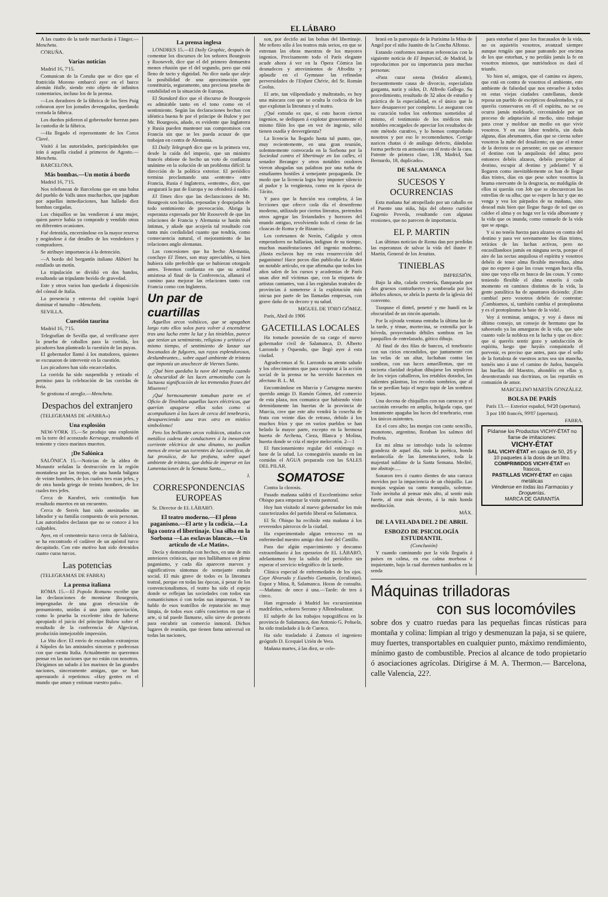EL LÁBARO
A las cuatro de la tarde marcharán á Tánger.—Mencheta.
CORUÑA.
Varias noticias
Madrid 16, 7'15.
Comunican de la Coruña que se dice que el fratricida Moreno embarcó ayer en el barco alemán Halle, siendo esto objeto de infinitos comentarios, incluso los de la prensa.
—Los doradores de la fábrica de los Sres Puig cobraron ayer los jornales devengados, quedando cerrada la fábrica.
Los dueños pidieron al gobernador fuerzas para la custodia de la fábrica.
—Ha llegado el representante de los Coros Clavé.
Visitó á las autoridades, participándoles que irán á aquella ciudad á primeros de Agosto.—Mencheta.
BARCELONA.
Más bombas.—Un motín á bordo
Madrid 16, 7'15.
Nos telefonean de Barcelona que en una balsa del pueblo de Valls unos muchachos, que jugaban por aquellas inmediaciones, han hallado diez bombas cargadas.
Los chiquillos se las vendieron á una mujer, quien parece había ya comprado y vendido otras en diferentes ocasiones.
Fué detenida, encerrándose en la mayor reserva y negándose á dar detalles de los vendedores y compradores.
Se atribuye importancia á la detención.
—A bordo del bergantín italiano Alibieri ha estallado un motín.
La tripulación se dividió en dos bandos, resultando un tripulante herido de gravedad.
Este y otros varios han quedado á disposición del cónsul de Italia.
La presencia y entereza del capitán logró dominar el tumulto --Mencheta.
SEVILLA.
Cuestión taurina
Madrid 16, 7'15.
Telegrafían de Sevilla que, al verificarse ayer la prueba de caballos para la corrida, los picadores han planteado la cuestión de las puyas.
El gobernador llamó á los matadores, quienes se excusaron de intervenir en la cuestión.
Los picadores han sido encarcelados.
La corrida ha sido suspendida y retirado el permiso para la celebración de las corridas de feria.
Se gestiona el arreglo.—Mencheta.
Despachos del extranjero
(TELEGRAMAS DE «FABRA»)
Una explosión
NEW-YORK 15.—Se produjo una explosión en la torre del acorazado Kerseage, resultando el teniente y cinco marinos muertos.
¡De Salónica
SALÓNICA 15.—Noticias de la aldea de Monastir señalan la destrucción en la región montañesa por las tropas, de una banda búlgara de veinte hombres, de los cuales tres eran jefes, y de otra banda griega de treinta hombres, de los cuales tres jefes.
Cerca de Karaferi, seis comitadjis han resultado muertos en un encuentro.
Cerca de Serrés han sido asesinados un labrador y su familia compuesta de seis personas. Las autoridades declaran que no se conoce á los culpables.
Ayer, en el cementerio turco cerca de Salónica, se ha encontrado el cadáver de un apóstol turco decapitado. Con este motivo han sido detenidos cuatro curas turcos.
Las potencias
(TELEGRAMAS DE FABRA)
La prensa italiana
ROMA 15.—El Popolo Romano escribe que las declaraciones de monsieur Bourgeois, impregnadas de una gran elevación de pensamiento, unidas á una justa apreciación, como lo prueba la excelente idea de haberse apropiado el juicio del príncipe Bulow sobre el resultado de la conferencia de Algeciras, producirán inmejorable impresión.
La Vita dice: El envío de escuadras extranjeras á Nápoles da las amistades sinceras y poderosas con que cuenta Italia. Actualmente no queremos pensar en las naciones que no están con nosotros. Dirigimos un saludo á los marinos de las grandes naciones, sinceramente amigas, que se han apresurado á repetirnos: «Hay gentes en el mundo que aman y estiman vuestro país».
La prensa inglesa
LONDRES 15.—El Daily Graphic, después de comentar los discursos de los señores Bourgeois y Roosevelt, dice que el del primero demuestra menos efusión que el del segundo, pero que está lleno de tacto y dignidad. No dice nada que aleje la posibilidad de una aproximación que constituiría, seguramente, una preciosa prueba de estabilidad en la situación de Europa.
El Standard dice que el discurso de Bourgeois es admirable tanto en el tono como en el sentimiento. Según las declaraciones hechas con idéntica buena fe por el príncipe de Bulow y por Mr. Bourgeois, añade, es evidente que Inglaterra y Rusia pueden mantener sus compromisos con Francia sin que se les pueda acusar de que trabajan en contra de Alemania.
El Daily Telegraph dice que es la primera vez, desde la caída del imperio, que un ministro francés obtiene de hecho un voto de confianza unánime en la solución de un problema difícil: la dirección de la política exterior. El periódico termina proclamando una «entente» entre Francia, Rusia é Inglaterra, «entente», dice, que asegurará la paz de Europa y no ofenderá á nadie.
El Times dice que las declaraciones de Mr. Bourgeois son lucidas, reposadas y despojadas de todo sentimiento de provocación. Abriga la esperanza expresada por Mr Roosevelt de que las relaciones de Francia y Alemania se harán más íntimas, y añade que acojería tal resultado con tanta más cordialidad cuanto que tendría, como consecuencia natural, el mejoramiento de las relaciones anglo alemanas.
Las concesiones que ha hecho Alemania, concluye El Times, son muy apreciables, si bien hubiera sido preferible que se hubieran otorgado antes. Tenemos confianza en que su actitud amistosa al final de la Conferencia, allanará el camino para mejorar las relaciones tanto con Francia como con Inglaterra.
Un par de
cuartillas
Aquellos arcos voltáicos, que se apagaban largo rato ellos solos para volver á encenderse tras una lucha entre la luz y las tinieblas, parece que tenían un sentimiento, religioso y artístico al mismo tiempo, el sentimiento de lanzar sus bocanadas de fulgores, sus rayos esplendorosos, deslumbrantes... sobre aquel ambiente de tristeza que imponía un anochecer de Viernes Santo.
¡Qué bien quedaba la nave del templo cuando la obscuridad de las luces armonizaba con la luctuosa significación de las tremendas frases del Miserere!
¡Qué hermosamente tomaban parte en el Oficio de Tinieblas aquellas luces eléctricas, que querían apagarse ellas solas como si acompañasen á las luces de cerca del tenebrario, desapareciendo una tras otra en místico simbolismo!
Pero los brillantes arcos voltáicos, atados con metálica cadena de conductores á la inexarable corriente eléctrica de una dinamo, no podían menos de enviar sus torrentes de luz científica, de luz prosáica, de luz profana, sobre aquel ambiente de tristeza, que debía de imperar en las Lamentaciones de la Semana Santa....
J.
CORRESPONDENCIAS EUROPEAS
Sr. Director de EL LÁBARO.
El teatro moderno.—El pleno paganismo.—El arte y la codicia.—La liga contra el libertinaje. Una silba en la Sorbona —Las esclavas blancas.—Un artículo de «Le Matin».
Decía y demostraba con hechos, en una de mis anteriores crónicas, que nos hallábamos en pleno paganismo, y cada día aparecen nuevos y significativos síntomas de semejante estado social. El más grave de todos es la literatura teatral, porque en todas las épocas, á pesar de los convencionalismos, el teatro ha sido el espejo donde se reflejan las sociedades con todos sus romanticismos ó con todas sus impurezas. Y no hablo de esos teatrillos de reputación no muy limpia, de todos esos cafés conciertos en que el arte, si tal puede llamarse, sólo sirve de pretexto para encubrir un comercio inmoral. Dichos lugares de reunión, que tienen fama universal en todas las naciones,
son, por decirlo así las bolsas del libertinaje. Me refiero sólo á los teatros más serios, en que se estrenan las obras maestras de los mayores ingenios. Precisamente todo el París elegante acude ahora á ver en la Opera Cómica las desnudeces y atrevimientos de Afrodita y aplaudir en el Gymnase las refinadas perversidades de l'Enfant Chérie, del Sr. Román Coolus.
El arte, tan vilipendiado y maltratado, es hoy una máscara con que se oculta la codicia de los que explotan la literatura y el teatro.
¿Qué extraño es que, si esto hacen ciertos ingenios, se dediquen á explotar groseramente el mismo filón los que en vez de ingenio, sólo tienen osadía y desvergüenza?
La licencia ha llegado hasta tal punto, que, muy recientemente, en una gran reunión, solemnemente convocada en la Sorbona por la Sociedad contra el libertinaje en las calles, el senador Beranger y otros notables oradores vieron ahogadas sus palabras por una turba de estudiantes hostiles á semejante propaganda. De modo que la licencia logra hoy imponer silencio al pudor y la vergüenza, como en la época de Tácito.
Y para que la función sea completa, á las lecciones que ofrece cada día el desenfreno moderno, utilizado por ciertos literatos, pretenden otros agregar las liviandades y horrores del mundo antiguo, revolviendo todo el cieno de las cloacas de Roma y de Bizancio.
Los cortesanos de Nerón, Calígula y otros emperadores no hallarían, indignas de su tiempo, muchas manifestaciones del ingenio moderno. ¡Hasta esclavos hay en esta resurrección del paganismo! Hace pocos días publicaba Le Matin un notable artículo, en que afirmaba que todos los años salen de los cursos y academias de París unas diez mil víctimas que, con la etiqueta de artistas cantantes, van á las ergástulas teatrales de provincias á someterse á la explotación más inicua por parte de las llamadas empresas, con grave daño de su decoro y su salud.
MIGUEL DE TORO GÓMEZ.
París, Abril de 1906
GACETILLAS LOCALES
Ha tomado posesión de su cargo el nuevo gobernador civil de Salamanca, D. Alberto Larrondo y Oquendo, que llegó ayer á esta ciudad.
Agradecemos al Sr. Larrondo su atento saludo y los ofrecimientos que para cooperar á la acción social de la prensa se ha servido hacernos en afectuso B. L. M.
Encontrándose en Murcia y Cartagena nuestro querido amigo D. Ramón Gómez, del comercio de esta plaza, nos comunica que habiendo visto detenidamente las huertas de la provincia de Murcia, cree que este año vendrá la cosecha de fruta con veinte días de retraso, debido á los muchos fríos y que en varios pueblos se han helado la mayor parte, excepto en la hermosa huerta de Archena, Cieza, Blanca y Molina, huerta donde se cría el mejor melocotón. 2—1
El funcionamiento regular del estómago es base de la salud. Lo conseguiréis usando en las comidas el AGUA preparada con las SALES DEL PILAR.
SOMATOSE
Contra la clorosis.
Pasado mañana saldrá el Excelentísimo señor Obispo para empezar la visita pastoral.
Hoy han visitado al nuevo gobernador los más caracterizados del partido liberal en Salamanca.
El Sr. Obispo ha recibido esta mañana á los reverendos párrocos de la ciudad.
Ha experimentado algun retroceso en su enfermedad nuestro amigo don José del Castillo.
Para dar algún esparcimiento y descanso extraordinario á los operarios de EL LÁBARO, adelantamos hoy la salida del periódico sin esperar el servicio telegráfico de la tarde.
Clínica especial de enfermedades de los ojos. Caye Alvarado y Eusebio Camazón, (oculistas). Espoz y Mina, 8, Salamanca. Horas de consulta.—Mañana: de once á una.—Tarde: de tres á cinco.
Han regresado á Madrid los excursionistas madrileños, señores Serrano y Allendesalazar.
El subjefe de los trabajos topográficos en la provincia de Salamanca, don Antonio G. Peñuela, ha sido trasladado á la de Cuenca.
Ha sido trasladado á Zamora el ingeniero geógrafo D. Ecequiel Urién de Vera.
Mañana martes, á las diez, se cele-
brará en la parroquia de la Purísima la Misa de Angel por el niño Juanito de la Concha Alfonso.
Estando conformes nuestras referencias con la siguiente noticia de El Imparcial, de Madrid, la reproducimos por su importancia para muchas personas:
«Para curar ozena (fetidez aliento), frecuentemente causa de divorcio, especialista garganta, nariz y oídos, D. Alfredo Gallego. Su procedimiento, resultado de 32 años de estudio y práctica de la especialidad, es el único que la hace desaparecer por completo. Le aseguran con su curación todos los enfermos sometidos al mismo, el testimonio de los médicos más notables encargados de apreciar los resultados de este método curativo, y lo hemos comprobado nosotros y por eso le recomendamos. Corrige narices chatas ó de análogo defecto, dándolas forma perfecta en armonía con el resto de la cara. Patente de primera clase, 138, Madrid, San Bernardo, 18, duplicado».
DE SALAMANCA
SUCESOS Y OCURRENCIAS
Esta mañana fué atropellado por un caballo en el Puente una niña, hija del obrero curtidor Eugenio Poveda, resultando con algunas erosiones, que no parecen de importancia.
EL P. MARTIN
Las últimas noticias de Roma dan por perdidas las esperanzas de salvar la vida del ilustre P. Martín, General de los Jesuitas.
TINIEBLAS
IMPRESIÓN.
Bajo la alta, calada crestería, flanqueada por dos gruesos contrafuertes y sombreada por los árboles añosos, se abría la puerta de la iglesia del convento.
Traspuse el dintel, penetré y me hundí en la obscuridad de un rincón apartado.
Por la ojivada ventana entraba la última luz de la tarde, y ténue, mortecina, se extendía por la bóveda, proyectando débiles sombras en los junquillos de entrelazado, gótico dibujo.
Al final de dos filas de bancos, el tenebrario con sus cirios encendidos, que juntamente con las velas de un altar, luchaban contra las sombras, con sus luces amarillentas, que en incierta claridad dejaban dibujarse los sepulcros de los viejos caballeros, los retablos dorados, las salientes pilastras, los recodos sombríos, que al fin se perdían bajo el negro tapiz de las sombras lejanas.
Una docena de chiquillos con sus carracas y el sacristán envuelto en amplia, holgada capa, que lentamente apagaba las luces del tenebrario, eran los únicos asistentes.
En el coro alto; las monjas con canto sencillo, monotono, argentino, lloraban los salmos del Profeta.
En mi alma se introdujo toda la solemne grandeza de aquel día, toda la poética, honda melancolía de las lamentaciones, toda la majestad sublime de la Santa Semana. Medité, me abstraje.....
Sonaron tres ó cuatro dientes de una carraca movidos por la impaciencia de un chiquillo. Las monjas seguían su canto tranquilo, solemne. Todo invitaba al pensar más alto, al sentir más fuerte, al orar más devoto, á la más honda meditación.
MÁX.
DE LA VELADA DEL 2 DE ABRIL
ESBOZO DE PSICOLOGÍA ESTUDIANTIL
(Conclusión)
Y cuando caminando por la vida lleguéis á países en calma, en esa calma morbosa é inquietante, bajo la cual duermen tumbados en la senda
para estorbar el paso los fracasados de la vida, no os aquietéis vosotros, avanzad siempre aunque tengáis que pasar pateando por encima de los que estorban, y no perdáis jamás la fe en vosotros mismos, que nutriéndoos os dará el triunfo.
Yo bien sé, amigos, que el camino es áspero, que está en contra de vosotros el ambiente, este ambiente de falsedad que nos envuelve á todos en estas viejas ciudades castellanas, donde reposa un pueblo de escépticos desalentados, y si queréis conservaros en él el espíritu, no se os ocurra jamás moldearle, cercenándole por un proceso de adaptación al medio, sino trabajar para crear y moldear un medio en que vivir vosotros. Y en esa labor tendréis, sin duda alguna, días abrumantes, días que se cierna sobre vosotros la nube del desaliento; en que el temor de la derrota se os presente; en que os amenace el destino con la anquilosis del alma; pero entonces debéis alzaros, debéis precipitar al destino, escupir al destino y ¡adelante! Y si llegaren como inevitablemente os han de llegar días tristes, días en que pese sobre vosotros la bruma enervante de la desgracia, no maldigáis de ellos ni queráis con Job que se obscurezcan las estrellas de su alba; que se espere la luz y que no venga y vea los párpados de su mañana, sino desead más bien que llegue fuego de sol que os caldee el alma y os haga ver la vida alboreante y la vida que os inunda, como consuelo de la vida que se apaga.
Y si no tenéis fuerza para alzaros en contra del destino y para ver serenamente los días tristes, retiráos de las luchas activas, pero no encasillandoos jamás en ninguna secta, porque el aire de las sectas anquilosa el espíritu y vosotros debéis de tener alma flexible movediza, alma que no espere á que las cosas vengan hacia ella, sino que vaya ella en busca de las cosas. Y como teniendo flexible el alma estaréis á cada momento en caminos distintos de la vida, la gente paralítica ha de apuntaros diciendo: ¡Este cambia! pero vosotros debéis de contestar: ¡Cambiamos, sí, también cambia el protoplasma y es el protoplasma la base de la vida!.
Voy á terminar, amigos, y voy á daros mi último consejo, un consejo de hermano que ha saboreado ya las amarguras de la vida, que sabe cuanto vale la nobleza en la lucha y que os dice: que si queréis sentir gozo y satisfacción de espíritu, luego que hayáis conquistado el porvenir, es preciso que antes, para que el sello de la fortaleza de vuestros actos sea sin mancha, toméis uno á uno el camino de Judea, busquéis las huellas del Maestro, ahondéis en ellas y, desenterrando sus doctrinas, os las repartáis en comunión de amor.
MARCELINO MARTÍN GONZÁLEZ.
BOLSA DE PARÍS
París 13.— Exterior español, 94'20 (apertura).
3 por 100 francés, 99'07 (apertura).
FABRA.
Pídanse los Productos VICHY-ÉTAT no fiarse de imitaciones:
VICHY-ÉTAT
SAL VICHY-ÉTAT en cajas de 50, 25 y 10 paquetes á la dosis de un litro.
COMPRIMIDOS VICHY-ÉTAT en frascos.
PASTILLAS VICHY-ÉTAT en cajas metálicas
Véndense en todas las Farmacias y Droguerías.
MARCA DE GARANTÍA
Máquinas trilladoras
con sus locomóviles
sobre dos y cuatro ruedas para las pequeñas fincas rústicas para montaña y colina: limpian al trigo y desmenuzan la paja, si se quiere, muy fuertes, transportables en cualquier punto, máximo rendimiento, mínimo gasto de combustible. Precios al alcance de todo propietario ó asociaciones agrícolas. Dirigirse á M. A. Thermon.— Barcelona, calle Valencia, 22?.